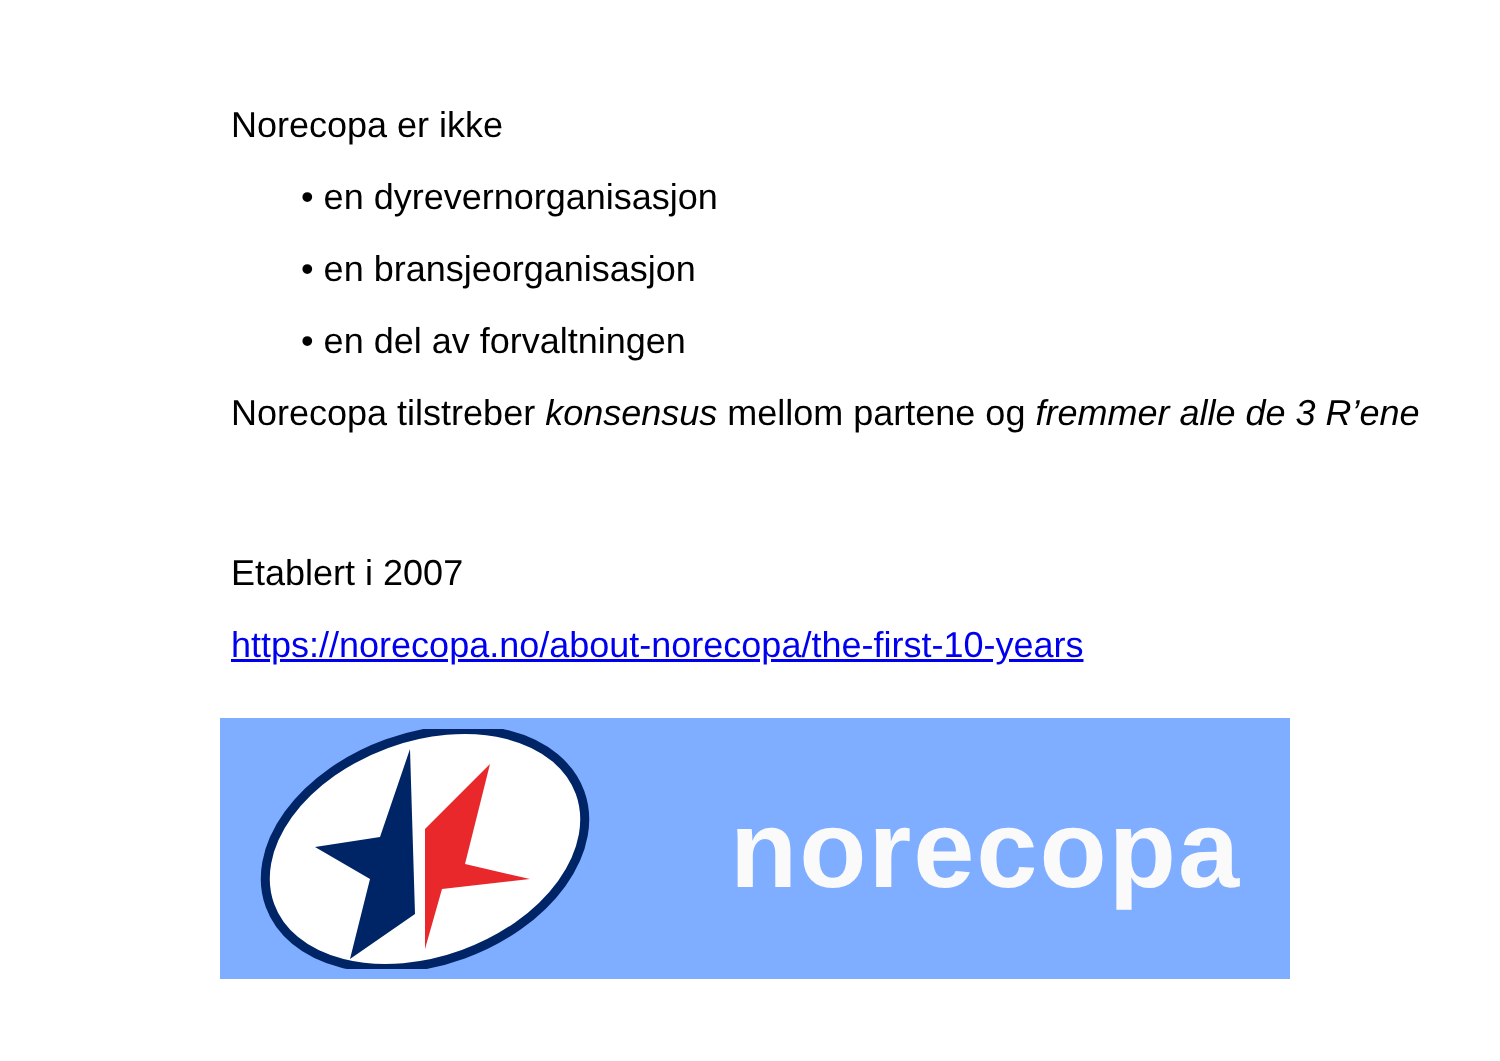Norecopa er ikke
• en dyrevernorganisasjon
• en bransjeorganisasjon
• en del av forvaltningen
Norecopa tilstreber konsensus mellom partene og fremmer alle de 3 R’ene
Etablert i 2007
https://norecopa.no/about-norecopa/the-first-10-years
norecopa